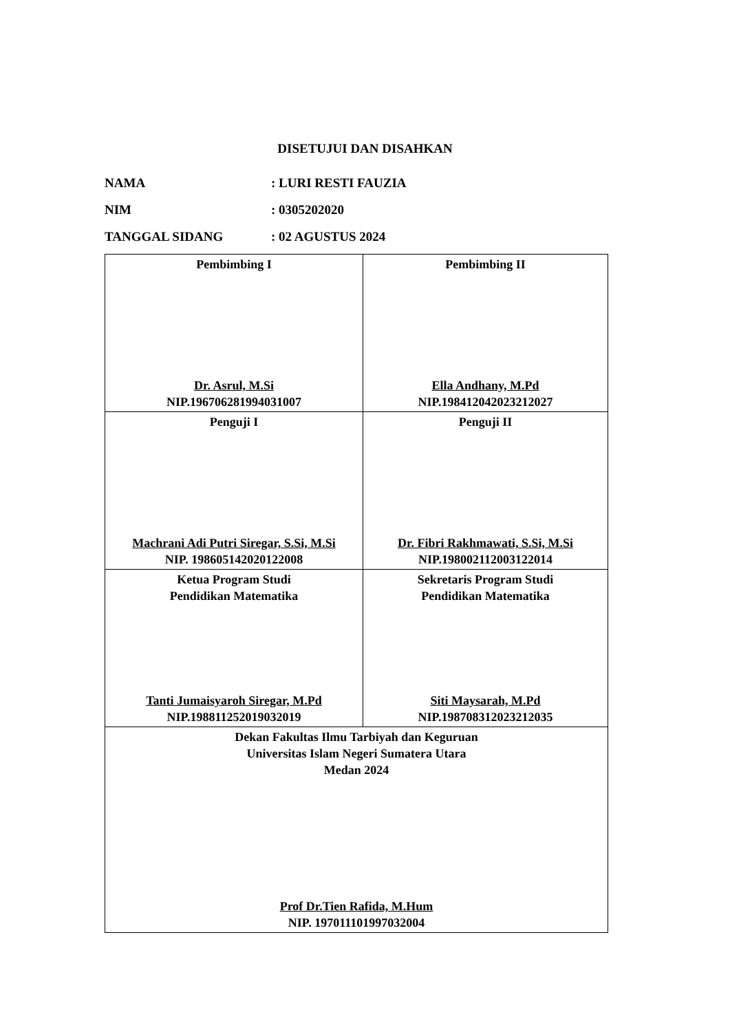DISETUJUI DAN DISAHKAN
NAMA: LURI RESTI FAUZIA
NIM: 0305202020
TANGGAL SIDANG: 02 AGUSTUS 2024
| Pembimbing I Dr. Asrul, M.Si NIP.196706281994031007 | Pembimbing II Ella Andhany, M.Pd NIP.198412042023212027 |
| Penguji I Machrani Adi Putri Siregar, S.Si, M.Si NIP. 198605142020122008 | Penguji II Dr. Fibri Rakhmawati, S.Si, M.Si NIP.198002112003122014 |
| Ketua Program Studi Pendidikan Matematika Tanti Jumaisyaroh Siregar, M.Pd NIP.198811252019032019 | Sekretaris Program Studi Pendidikan Matematika Siti Maysarah, M.Pd NIP.198708312023212035 |
| Dekan Fakultas Ilmu Tarbiyah dan Keguruan Universitas Islam Negeri Sumatera Utara Medan 2024 Prof Dr.Tien Rafida, M.Hum NIP. 197011101997032004 | |